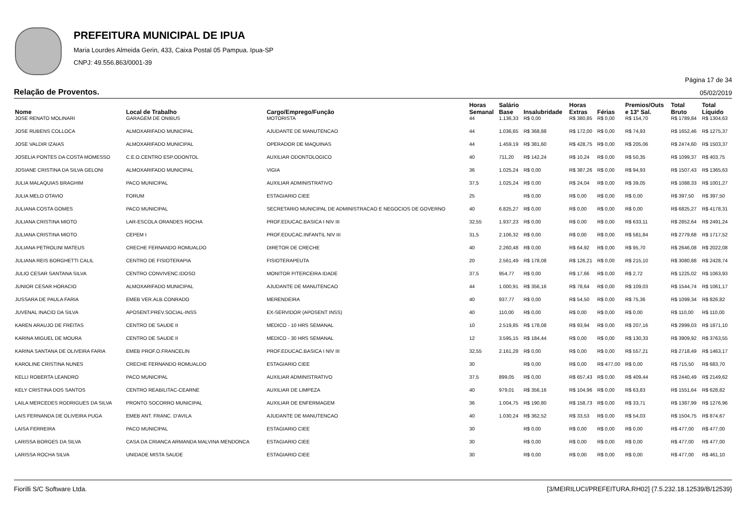PREFEITURA MUNICIPAL DE IPUA
Maria Lourdes Almeida Gerin, 433, Caixa Postal 05 Pampua. Ipua-SP
CNPJ: 49.556.863/0001-39
Página 17 de 34
Relação de Proventos. 05/02/2019
| Nome | Local de Trabalho | Cargo/Emprego/Função | Horas Semanal | Salário Base | Insalubridade | Horas Extras | Férias | Premios/Outs e 13º Sal. | Total Bruto | Total Líquido |
| --- | --- | --- | --- | --- | --- | --- | --- | --- | --- | --- |
| JOSE RENATO MOLINARI | GARAGEM DE ONIBUS | MOTORISTA | 44 | 1.136,33 | R$ 0,00 | R$ 380,85 | R$ 0,00 | R$ 154,70 | R$ 1789,84 | R$ 1304,63 |
| JOSE RUBENS COLLOCA | ALMOXARIFADO MUNICIPAL | AJUDANTE DE MANUTENCAO | 44 | 1.036,65 | R$ 368,88 | R$ 172,00 | R$ 0,00 | R$ 74,93 | R$ 1652,46 | R$ 1275,37 |
| JOSE VALDIR IZAIAS | ALMOXARIFADO MUNICIPAL | OPERADOR DE MAQUINAS | 44 | 1.459,19 | R$ 381,60 | R$ 428,75 | R$ 0,00 | R$ 205,06 | R$ 2474,60 | R$ 1503,37 |
| JOSELIA PONTES DA COSTA MOMESSO | C.E.O.CENTRO ESP.ODONTOL | AUXILIAR ODONTOLOGICO | 40 | 711,20 | R$ 142,24 | R$ 10,24 | R$ 0,00 | R$ 50,35 | R$ 1099,37 | R$ 403,75 |
| JOSIANE CRISTINA DA SILVA GELONI | ALMOXARIFADO MUNICIPAL | VIGIA | 36 | 1.025,24 | R$ 0,00 | R$ 387,26 | R$ 0,00 | R$ 94,93 | R$ 1507,43 | R$ 1365,63 |
| JULIA MALAQUIAS BRAGHIM | PACO MUNICIPAL | AUXILIAR ADMINISTRATIVO | 37,5 | 1.025,24 | R$ 0,00 | R$ 24,04 | R$ 0,00 | R$ 39,05 | R$ 1088,33 | R$ 1001,27 |
| JULIA MELO OTAVIO | FORUM | ESTAGIARIO CIEE | 25 | | R$ 0,00 | R$ 0,00 | R$ 0,00 | R$ 0,00 | R$ 397,50 | R$ 397,50 |
| JULIANA COSTA GOMES | PACO MUNICIPAL | SECRETARIO MUNICIPAL DE ADMINISTRACAO E NEGOCIOS DE GOVERNO | 40 | 6.825,27 | R$ 0,00 | R$ 0,00 | R$ 0,00 | R$ 0,00 | R$ 6825,27 | R$ 4178,31 |
| JULIANA CRISTINA MIOTO | LAR-ESCOLA ORANDES ROCHA | PROF.EDUCAC.BASICA I NIV III | 32,55 | 1.937,23 | R$ 0,00 | R$ 0,00 | R$ 0,00 | R$ 633,11 | R$ 2852,64 | R$ 2491,24 |
| JULIANA CRISTINA MIOTO | CEPEM I | PROF.EDUCAC.INFANTIL NIV III | 31,5 | 2.106,32 | R$ 0,00 | R$ 0,00 | R$ 0,00 | R$ 581,84 | R$ 2779,68 | R$ 1717,52 |
| JULIANA PETROLINI MATEUS | CRECHE FERNANDO ROMUALDO | DIRETOR DE CRECHE | 40 | 2.260,48 | R$ 0,00 | R$ 64,92 | R$ 0,00 | R$ 95,70 | R$ 2646,08 | R$ 2022,08 |
| JULIANA REIS BORGHETTI CALIL | CENTRO DE FISIOTERAPIA | FISIOTERAPEUTA | 20 | 2.561,49 | R$ 178,08 | R$ 126,21 | R$ 0,00 | R$ 215,10 | R$ 3080,88 | R$ 2428,74 |
| JULIO CESAR SANTANA SILVA | CENTRO CONVIVENC.IDOSO | MONITOR P/TERCEIRA IDADE | 37,5 | 954,77 | R$ 0,00 | R$ 17,66 | R$ 0,00 | R$ 2,72 | R$ 1225,02 | R$ 1063,93 |
| JUNIOR CESAR HORACIO | ALMOXARIFADO MUNICIPAL | AJUDANTE DE MANUTENCAO | 44 | 1.000,91 | R$ 356,16 | R$ 78,64 | R$ 0,00 | R$ 109,03 | R$ 1544,74 | R$ 1061,17 |
| JUSSARA DE PAULA FARIA | EMEB VER.ALB.CONRADO | MERENDEIRA | 40 | 937,77 | R$ 0,00 | R$ 54,50 | R$ 0,00 | R$ 75,36 | R$ 1099,34 | R$ 826,82 |
| JUVENAL INACIO DA SILVA | APOSENT.PREV.SOCIAL-INSS | EX-SERVIDOR (APOSENT INSS) | 40 | 110,00 | R$ 0,00 | R$ 0,00 | R$ 0,00 | R$ 0,00 | R$ 110,00 | R$ 110,00 |
| KAREN ARAUJO DE FREITAS | CENTRO DE SAUDE II | MEDICO - 10 HRS SEMANAL | 10 | 2.519,85 | R$ 178,08 | R$ 93,94 | R$ 0,00 | R$ 207,16 | R$ 2999,03 | R$ 1871,10 |
| KARINA MIGUEL DE MOURA | CENTRO DE SAUDE II | MEDICO - 30 HRS SEMANAL | 12 | 3.595,15 | R$ 184,44 | R$ 0,00 | R$ 0,00 | R$ 130,33 | R$ 3909,92 | R$ 3763,55 |
| KARINA SANTANA DE OLIVEIRA FARIA | EMEB PROF.O.FRANCELIN | PROF.EDUCAC.BASICA I NIV III | 32,55 | 2.161,28 | R$ 0,00 | R$ 0,00 | R$ 0,00 | R$ 557,21 | R$ 2718,49 | R$ 1463,17 |
| KAROLINE CRISTINA NUNES | CRECHE FERNANDO ROMUALDO | ESTAGIARIO CIEE | 30 | | R$ 0,00 | R$ 0,00 | R$ 477,00 | R$ 0,00 | R$ 715,50 | R$ 683,70 |
| KELLI ROBERTA LEANDRO | PACO MUNICIPAL | AUXILIAR ADMINISTRATIVO | 37,5 | 899,05 | R$ 0,00 | R$ 657,43 | R$ 0,00 | R$ 409,44 | R$ 2440,49 | R$ 2149,62 |
| KELY CRISTINA DOS SANTOS | CENTRO REABILITAC-CEARNE | AUXILIAR DE LIMPEZA | 40 | 979,01 | R$ 356,16 | R$ 104,96 | R$ 0,00 | R$ 63,83 | R$ 1551,64 | R$ 628,82 |
| LAILA MERCEDES RODRIGUES DA SILVA | PRONTO SOCORRO MUNICIPAL | AUXILIAR DE ENFERMAGEM | 36 | 1.004,75 | R$ 190,80 | R$ 158,73 | R$ 0,00 | R$ 33,71 | R$ 1387,99 | R$ 1276,96 |
| LAIS FERNANDA DE OLIVEIRA PUGA | EMEB ANT. FRANC. D'AVILA | AJUDANTE DE MANUTENCAO | 40 | 1.030,24 | R$ 362,52 | R$ 33,53 | R$ 0,00 | R$ 54,03 | R$ 1504,75 | R$ 874,67 |
| LAISA FERREIRA | PACO MUNICIPAL | ESTAGIARIO CIEE | 30 | | R$ 0,00 | R$ 0,00 | R$ 0,00 | R$ 0,00 | R$ 477,00 | R$ 477,00 |
| LARISSA BORGES DA SILVA | CASA DA CRIANCA ARMANDA MALVINA MENDONCA | ESTAGIARIO CIEE | 30 | | R$ 0,00 | R$ 0,00 | R$ 0,00 | R$ 0,00 | R$ 477,00 | R$ 477,00 |
| LARISSA ROCHA SILVA | UNIDADE MISTA SAUDE | ESTAGIARIO CIEE | 30 | | R$ 0,00 | R$ 0,00 | R$ 0,00 | R$ 0,00 | R$ 477,00 | R$ 461,10 |
Fiorilli S/C Software Ltda. [3/MEIRILUCI/PREFEITURA.RH02] {7.5.232.18.12539/B/12539}